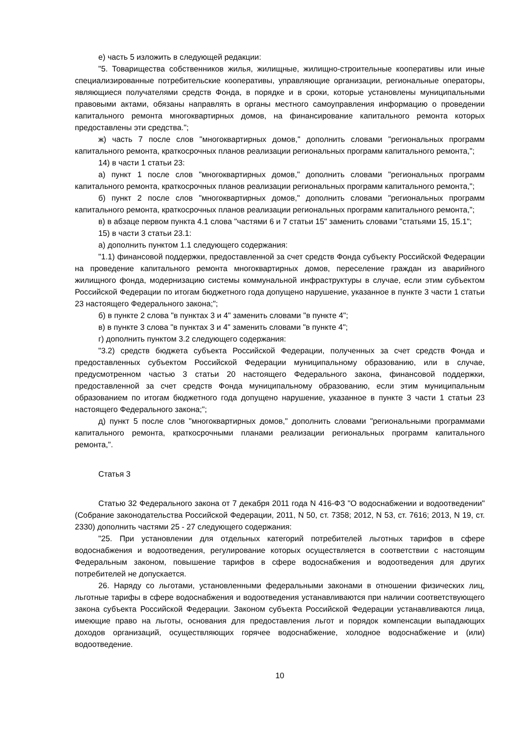е) часть 5 изложить в следующей редакции:
"5. Товарищества собственников жилья, жилищные, жилищно-строительные кооперативы или иные специализированные потребительские кооперативы, управляющие организации, региональные операторы, являющиеся получателями средств Фонда, в порядке и в сроки, которые установлены муниципальными правовыми актами, обязаны направлять в органы местного самоуправления информацию о проведении капитального ремонта многоквартирных домов, на финансирование капитального ремонта которых предоставлены эти средства.";
ж) часть 7 после слов "многоквартирных домов," дополнить словами "региональных программ капитального ремонта, краткосрочных планов реализации региональных программ капитального ремонта,";
14) в части 1 статьи 23:
а) пункт 1 после слов "многоквартирных домов," дополнить словами "региональных программ капитального ремонта, краткосрочных планов реализации региональных программ капитального ремонта,";
б) пункт 2 после слов "многоквартирных домов," дополнить словами "региональных программ капитального ремонта, краткосрочных планов реализации региональных программ капитального ремонта,";
в) в абзаце первом пункта 4.1 слова "частями 6 и 7 статьи 15" заменить словами "статьями 15, 15.1";
15) в части 3 статьи 23.1:
а) дополнить пунктом 1.1 следующего содержания:
"1.1) финансовой поддержки, предоставленной за счет средств Фонда субъекту Российской Федерации на проведение капитального ремонта многоквартирных домов, переселение граждан из аварийного жилищного фонда, модернизацию системы коммунальной инфраструктуры в случае, если этим субъектом Российской Федерации по итогам бюджетного года допущено нарушение, указанное в пункте 3 части 1 статьи 23 настоящего Федерального закона;";
б) в пункте 2 слова "в пунктах 3 и 4" заменить словами "в пункте 4";
в) в пункте 3 слова "в пунктах 3 и 4" заменить словами "в пункте 4";
г) дополнить пунктом 3.2 следующего содержания:
"3.2) средств бюджета субъекта Российской Федерации, полученных за счет средств Фонда и предоставленных субъектом Российской Федерации муниципальному образованию, или в случае, предусмотренном частью 3 статьи 20 настоящего Федерального закона, финансовой поддержки, предоставленной за счет средств Фонда муниципальному образованию, если этим муниципальным образованием по итогам бюджетного года допущено нарушение, указанное в пункте 3 части 1 статьи 23 настоящего Федерального закона;";
д) пункт 5 после слов "многоквартирных домов," дополнить словами "региональными программами капитального ремонта, краткосрочными планами реализации региональных программ капитального ремонта,".
Статья 3
Статью 32 Федерального закона от 7 декабря 2011 года N 416-ФЗ "О водоснабжении и водоотведении" (Собрание законодательства Российской Федерации, 2011, N 50, ст. 7358; 2012, N 53, ст. 7616; 2013, N 19, ст. 2330) дополнить частями 25 - 27 следующего содержания:
"25. При установлении для отдельных категорий потребителей льготных тарифов в сфере водоснабжения и водоотведения, регулирование которых осуществляется в соответствии с настоящим Федеральным законом, повышение тарифов в сфере водоснабжения и водоотведения для других потребителей не допускается.
26. Наряду со льготами, установленными федеральными законами в отношении физических лиц, льготные тарифы в сфере водоснабжения и водоотведения устанавливаются при наличии соответствующего закона субъекта Российской Федерации. Законом субъекта Российской Федерации устанавливаются лица, имеющие право на льготы, основания для предоставления льгот и порядок компенсации выпадающих доходов организаций, осуществляющих горячее водоснабжение, холодное водоснабжение и (или) водоотведение.
10